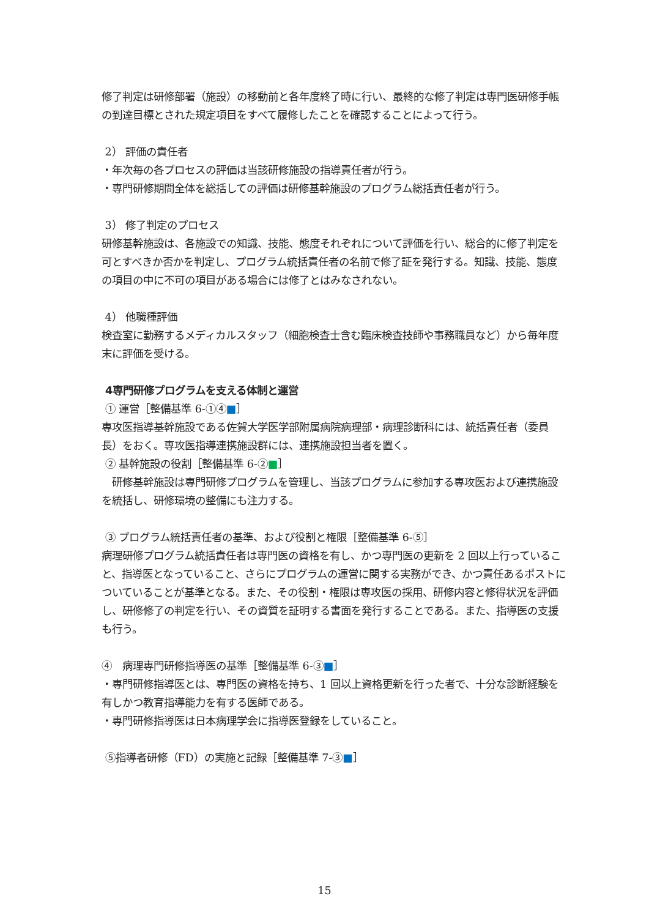修了判定は研修部署（施設）の移動前と各年度終了時に行い、最終的な修了判定は専門医研修手帳の到達目標とされた規定項目をすべて履修したことを確認することによって行う。
2） 評価の責任者
・年次毎の各プロセスの評価は当該研修施設の指導責任者が行う。
・専門研修期間全体を総括しての評価は研修基幹施設のプログラム総括責任者が行う。
3） 修了判定のプロセス
研修基幹施設は、各施設での知識、技能、態度それぞれについて評価を行い、総合的に修了判定を可とすべきか否かを判定し、プログラム統括責任者の名前で修了証を発行する。知識、技能、態度の項目の中に不可の項目がある場合には修了とはみなされない。
4） 他職種評価
検査室に勤務するメディカルスタッフ（細胞検査士含む臨床検査技師や事務職員など）から毎年度末に評価を受ける。
4専門研修プログラムを支える体制と運営
① 運営［整備基準 6-①④■］
専攻医指導基幹施設である佐賀大学医学部附属病院病理部・病理診断科には、統括責任者（委員長）をおく。専攻医指導連携施設群には、連携施設担当者を置く。
② 基幹施設の役割［整備基準 6-②■］
　研修基幹施設は専門研修プログラムを管理し、当該プログラムに参加する専攻医および連携施設を統括し、研修環境の整備にも注力する。
③ プログラム統括責任者の基準、および役割と権限［整備基準 6-⑤］
病理研修プログラム統括責任者は専門医の資格を有し、かつ専門医の更新を 2 回以上行っていること、指導医となっていること、さらにプログラムの運営に関する実務ができ、かつ責任あるポストについていることが基準となる。また、その役割・権限は専攻医の採用、研修内容と修得状況を評価し、研修修了の判定を行い、その資質を証明する書面を発行することである。また、指導医の支援も行う。
④　病理専門研修指導医の基準［整備基準 6-③■］
・専門研修指導医とは、専門医の資格を持ち、1 回以上資格更新を行った者で、十分な診断経験を有しかつ教育指導能力を有する医師である。
・専門研修指導医は日本病理学会に指導医登録をしていること。
⑤指導者研修（FD）の実施と記録［整備基準 7-③■］
15